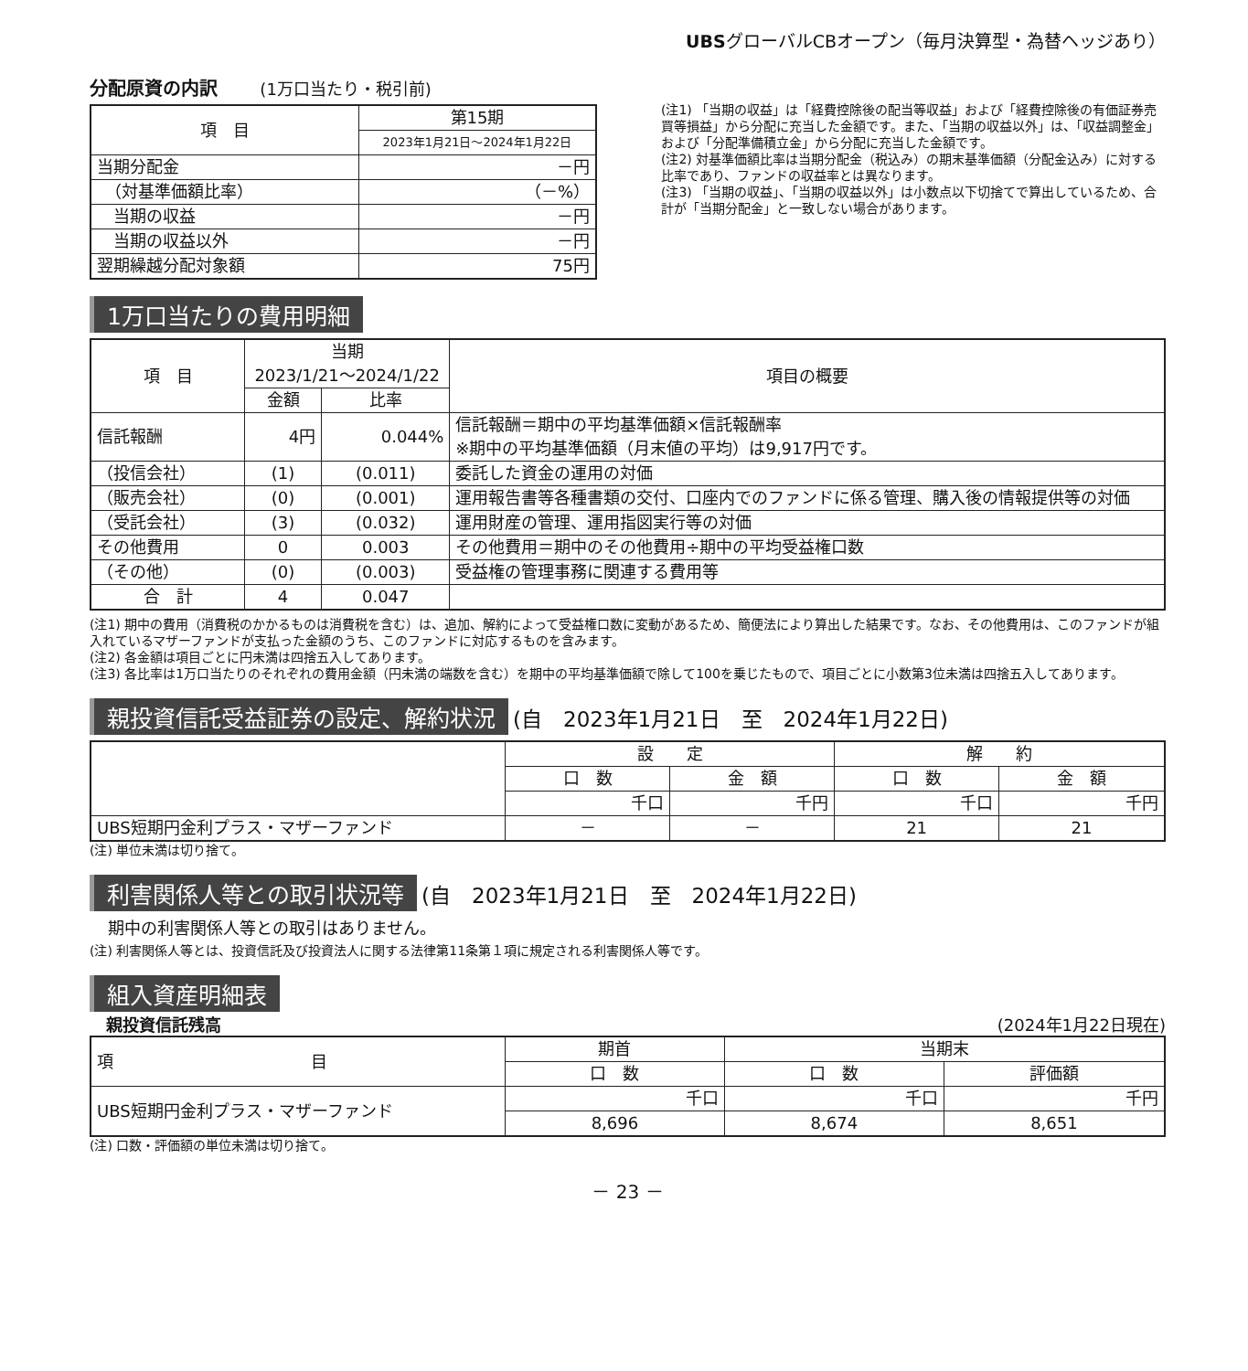UBSグローバルCBオープン（毎月決算型・為替ヘッジあり）
分配原資の内訳　　 (1万口当たり・税引前)
| 項 目 | 第15期 |
| | 2023年1月21日～2024年1月22日 |
| 当期分配金 | －円 |
| （対基準価額比率） | （－%） |
| 当期の収益 | －円 |
| 当期の収益以外 | －円 |
| 翌期繰越分配対象額 | 75円 |
(注1) 「当期の収益」は「経費控除後の配当等収益」および「経費控除後の有価証券売買等損益」から分配に充当した金額です。また、「当期の収益以外」は、「収益調整金」および「分配準備積立金」から分配に充当した金額です。
(注2) 対基準価額比率は当期分配金（税込み）の期末基準価額（分配金込み）に対する比率であり、ファンドの収益率とは異なります。
(注3) 「当期の収益」、「当期の収益以外」は小数点以下切捨てで算出しているため、合計が「当期分配金」と一致しない場合があります。
1万口当たりの費用明細
| 項 目 | 当期 2023/1/21～2024/1/22 | | 項目の概要 |
| | 金額 | 比率 | |
| 信託報酬 | 4円 | 0.044% | 信託報酬＝期中の平均基準価額×信託報酬率 ※期中の平均基準価額（月末値の平均）は9,917円です。 |
| （投信会社） | (1) | (0.011) | 委託した資金の運用の対価 |
| （販売会社） | (0) | (0.001) | 運用報告書等各種書類の交付、口座内でのファンドに係る管理、購入後の情報提供等の対価 |
| （受託会社） | (3) | (0.032) | 運用財産の管理、運用指図実行等の対価 |
| その他費用 | 0 | 0.003 | その他費用＝期中のその他費用÷期中の平均受益権口数 |
| （その他） | (0) | (0.003) | 受益権の管理事務に関連する費用等 |
| 合 計 | 4 | 0.047 | |
(注1) 期中の費用（消費税のかかるものは消費税を含む）は、追加、解約によって受益権口数に変動があるため、簡便法により算出した結果です。なお、その他費用は、このファンドが組入れているマザーファンドが支払った金額のうち、このファンドに対応するものを含みます。
(注2) 各金額は項目ごとに円未満は四捨五入してあります。
(注3) 各比率は1万口当たりのそれぞれの費用金額（円未満の端数を含む）を期中の平均基準価額で除して100を乗じたもので、項目ごとに小数第3位未満は四捨五入してあります。
親投資信託受益証券の設定、解約状況 (自　2023年1月21日　至　2024年1月22日)
| | 設 定 | | 解 約 | |
| | 口 数 | 金 額 | 口 数 | 金 額 |
| | 千口 | 千円 | 千口 | 千円 |
| UBS短期円金利プラス・マザーファンド | － | － | 21 | 21 |
(注) 単位未満は切り捨て。
利害関係人等との取引状況等 (自　2023年1月21日　至　2024年1月22日)
期中の利害関係人等との取引はありません。
(注) 利害関係人等とは、投資信託及び投資法人に関する法律第11条第１項に規定される利害関係人等です。
組入資産明細表
　親投資信託残高 (2024年1月22日現在)
| 項 目 | 期首 | 当期末 | |
| | 口 数 | 口 数 | 評価額 |
| UBS短期円金利プラス・マザーファンド | 千口 | 千口 | 千円 |
| | 8,696 | 8,674 | 8,651 |
(注) 口数・評価額の単位未満は切り捨て。
－ 23 －